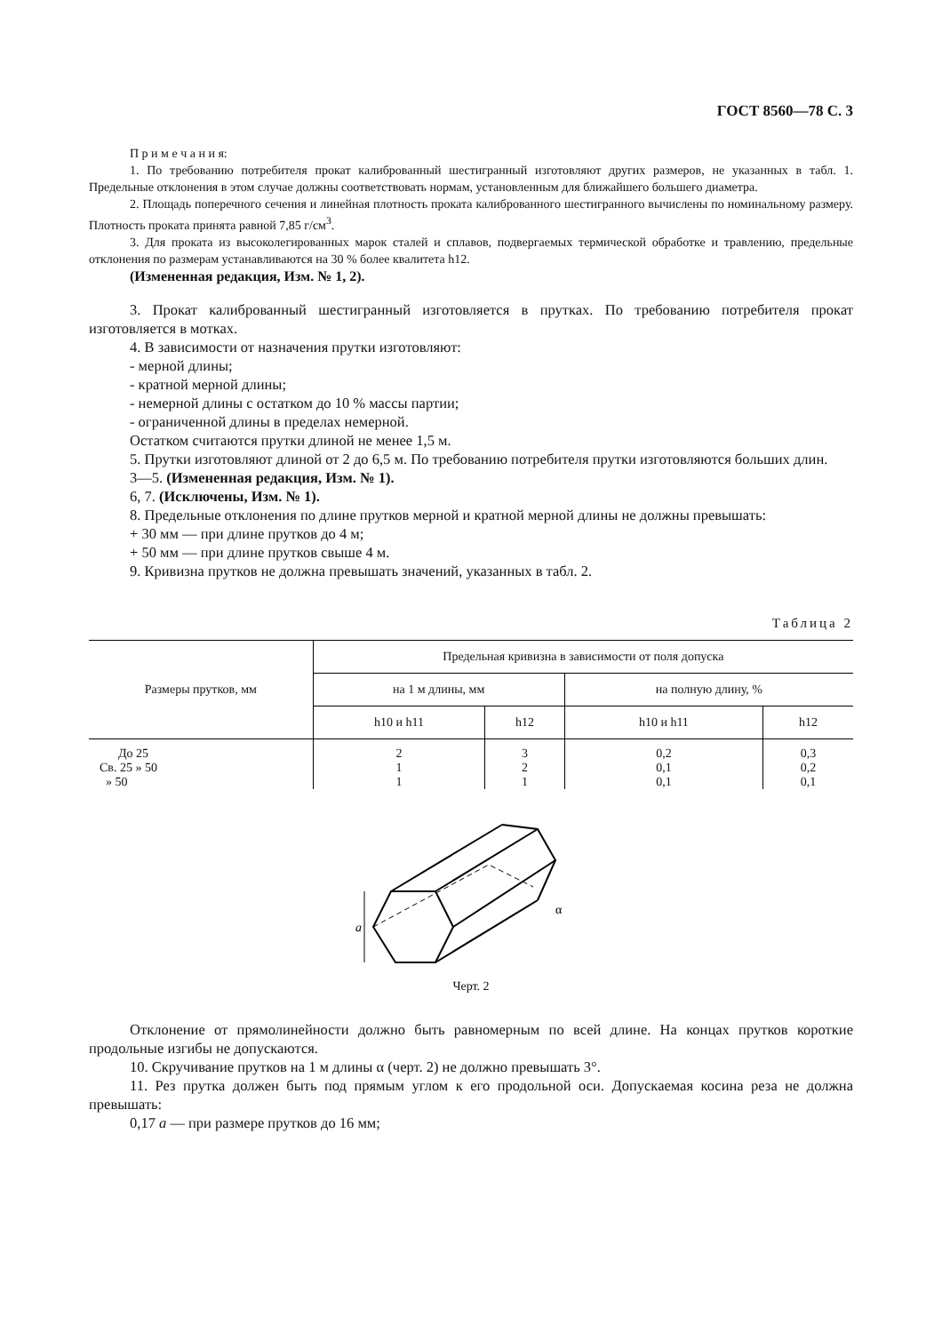ГОСТ 8560—78 С. 3
П р и м е ч а н и я:
1. По требованию потребителя прокат калиброванный шестигранный изготовляют других размеров, не указанных в табл. 1. Предельные отклонения в этом случае должны соответствовать нормам, установленным для ближайшего большего диаметра.
2. Площадь поперечного сечения и линейная плотность проката калиброванного шестигранного вычислены по номинальному размеру. Плотность проката принята равной 7,85 г/см<sup>3</sup>.
3. Для проката из высоколегированных марок сталей и сплавов, подвергаемых термической обработке и травлению, предельные отклонения по размерам устанавливаются на 30 % более квалитета h12.
(Измененная редакция, Изм. № 1, 2).
3. Прокат калиброванный шестигранный изготовляется в прутках. По требованию потребителя прокат изготовляется в мотках.
4. В зависимости от назначения прутки изготовляют:
- мерной длины;
- кратной мерной длины;
- немерной длины с остатком до 10 % массы партии;
- ограниченной длины в пределах немерной.
Остатком считаются прутки длиной не менее 1,5 м.
5. Прутки изготовляют длиной от 2 до 6,5 м. По требованию потребителя прутки изготовляются больших длин.
3—5. (Измененная редакция, Изм. № 1).
6, 7. (Исключены, Изм. № 1).
8. Предельные отклонения по длине прутков мерной и кратной мерной длины не должны превышать:
+ 30 мм — при длине прутков до 4 м;
+ 50 мм — при длине прутков свыше 4 м.
9. Кривизна прутков не должна превышать значений, указанных в табл. 2.
Таблица 2
| Размеры прутков, мм | Предельная кривизна в зависимости от поля допуска | | | |
| --- | --- | --- | --- | --- |
| | на 1 м длины, мм | | на полную длину, % | |
| | h10 и h11 | h12 | h10 и h11 | h12 |
| До 25 | 2 | 3 | 0,2 | 0,3 |
| Св. 25 » 50 | 1 | 2 | 0,1 | 0,2 |
| » 50 | 1 | 1 | 0,1 | 0,1 |
a
α
Черт. 2
Отклонение от прямолинейности должно быть равномерным по всей длине. На концах прутков короткие продольные изгибы не допускаются.
10. Скручивание прутков на 1 м длины α (черт. 2) не должно превышать 3°.
11. Рез прутка должен быть под прямым углом к его продольной оси. Допускаемая косина реза не должна превышать:
0,17 a — при размере прутков до 16 мм;